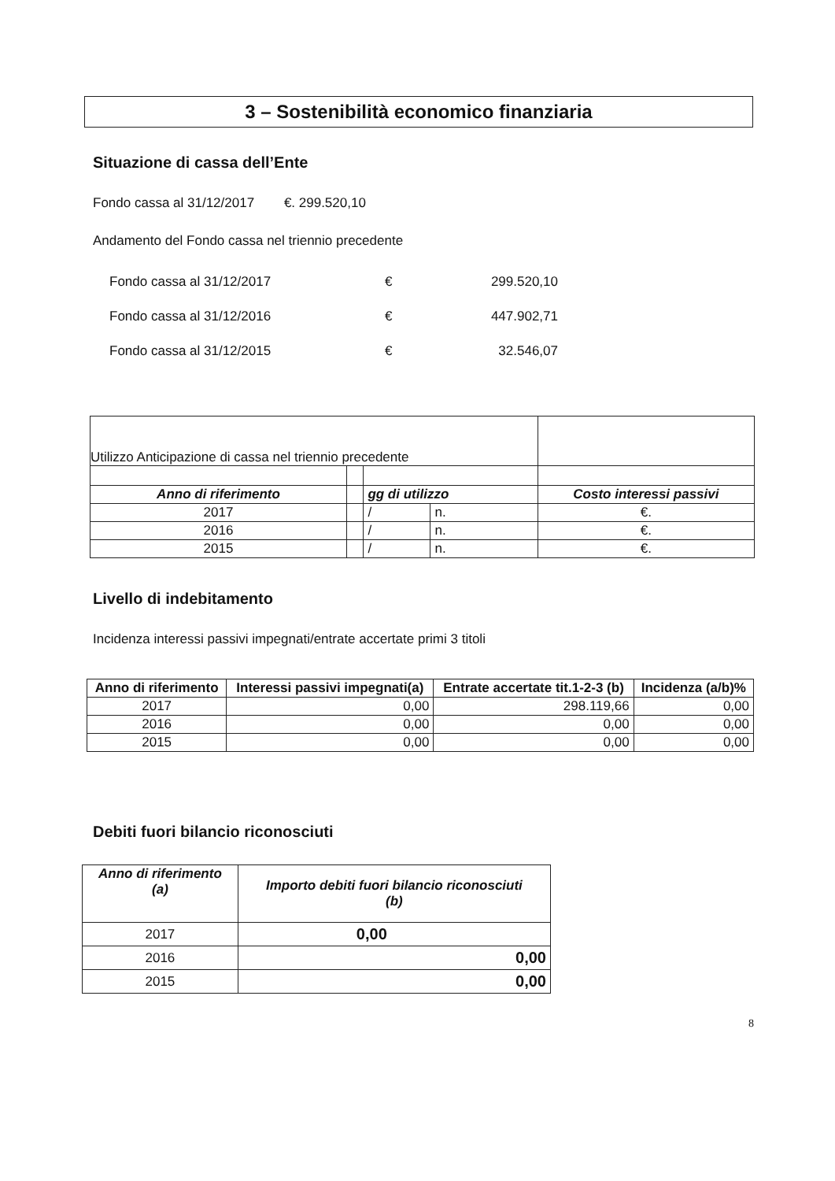3 – Sostenibilità economico finanziaria
Situazione di cassa dell’Ente
Fondo cassa al 31/12/2017 €. 299.520,10
Andamento del Fondo cassa nel triennio precedente
| Fondo cassa al 31/12/2017 | € | 299.520,10 |
| Fondo cassa al 31/12/2016 | € | 447.902,71 |
| Fondo cassa al 31/12/2015 | € | 32.546,07 |
| Utilizzo Anticipazione di cassa nel triennio precedente | | | | |
| Anno di riferimento | | gg di utilizzo | | Costo interessi passivi |
| 2017 | | / | n. | €. |
| 2016 | | / | n. | €. |
| 2015 | | / | n. | €. |
Livello di indebitamento
Incidenza interessi passivi impegnati/entrate accertate primi 3 titoli
| Anno di riferimento | Interessi passivi impegnati(a) | Entrate accertate tit.1-2-3 (b) | Incidenza (a/b)% |
| --- | --- | --- | --- |
| 2017 | 0,00 | 298.119,66 | 0,00 |
| 2016 | 0,00 | 0,00 | 0,00 |
| 2015 | 0,00 | 0,00 | 0,00 |
Debiti fuori bilancio riconosciuti
| Anno di riferimento (a) | Importo debiti fuori bilancio riconosciuti (b) |
| --- | --- |
| 2017 | 0,00 |
| 2016 | 0,00 |
| 2015 | 0,00 |
8